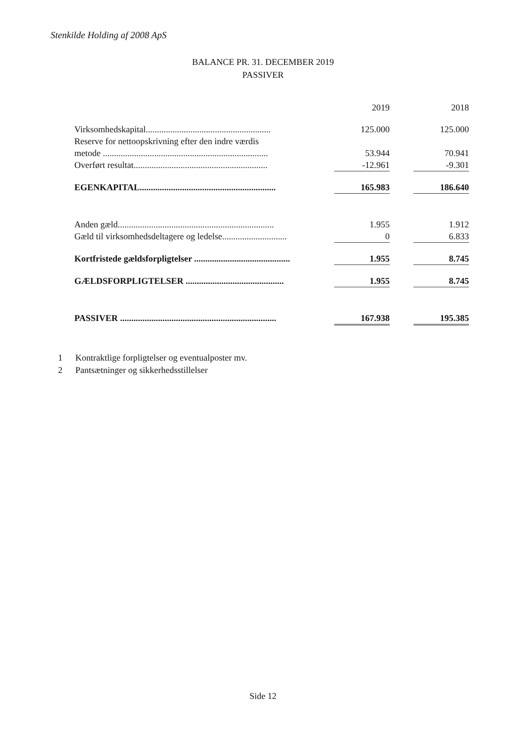Stenkilde Holding af 2008 ApS
BALANCE PR. 31. DECEMBER 2019
PASSIVER
| | | 2019 | | 2018 |
| Virksomhedskapital........................................................ | | 125.000 | | 125.000 |
| Reserve for nettoopskrivning efter den indre værdis | | | | |
| metode .......................................................................... | | 53.944 | | 70.941 |
| Overført resultat............................................................ | | -12.961 | | -9.301 |
| EGENKAPITAL............................................................. | | 165.983 | | 186.640 |
| Anden gæld...................................................................... | | 1.955 | | 1.912 |
| Gæld til virksomhedsdeltagere og ledelse............................. | | 0 | | 6.833 |
| Kortfristede gældsforpligtelser ........................................... | | 1.955 | | 8.745 |
| GÆLDSFORPLIGTELSER ............................................ | | 1.955 | | 8.745 |
| PASSIVER ...................................................................... | | 167.938 | | 195.385 |
1 Kontraktlige forpligtelser og eventualposter mv.
2 Pantsætninger og sikkerhedsstillelser
Side 12